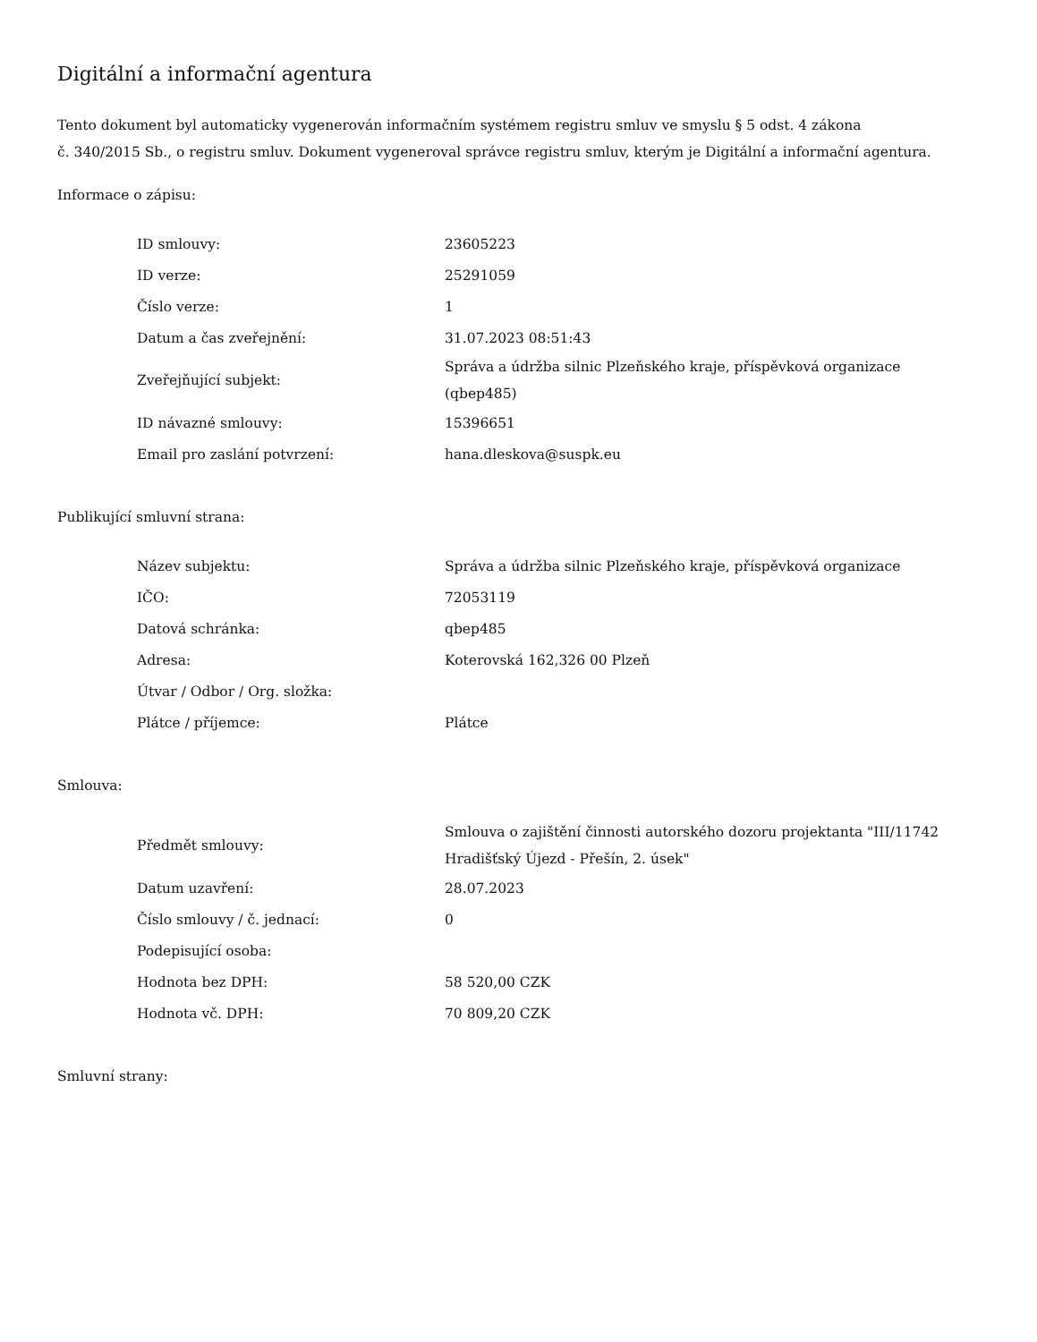Digitální a informační agentura
Tento dokument byl automaticky vygenerován informačním systémem registru smluv ve smyslu § 5 odst. 4 zákona
č. 340/2015 Sb., o registru smluv. Dokument vygeneroval správce registru smluv, kterým je Digitální a informační agentura.
Informace o zápisu:
| ID smlouvy: | 23605223 |
| ID verze: | 25291059 |
| Číslo verze: | 1 |
| Datum a čas zveřejnění: | 31.07.2023 08:51:43 |
| Zveřejňující subjekt: | Správa a údržba silnic Plzeňského kraje, příspěvková organizace (qbep485) |
| ID návazné smlouvy: | 15396651 |
| Email pro zaslání potvrzení: | hana.dleskova@suspk.eu |
Publikující smluvní strana:
| Název subjektu: | Správa a údržba silnic Plzeňského kraje, příspěvková organizace |
| IČO: | 72053119 |
| Datová schránka: | qbep485 |
| Adresa: | Koterovská 162,326 00 Plzeň |
| Útvar / Odbor / Org. složka: | |
| Plátce / příjemce: | Plátce |
Smlouva:
| Předmět smlouvy: | Smlouva o zajištění činnosti autorského dozoru projektanta "III/11742 Hradišťský Újezd - Přešín, 2. úsek" |
| Datum uzavření: | 28.07.2023 |
| Číslo smlouvy / č. jednací: | 0 |
| Podepisující osoba: | |
| Hodnota bez DPH: | 58 520,00 CZK |
| Hodnota vč. DPH: | 70 809,20 CZK |
Smluvní strany: